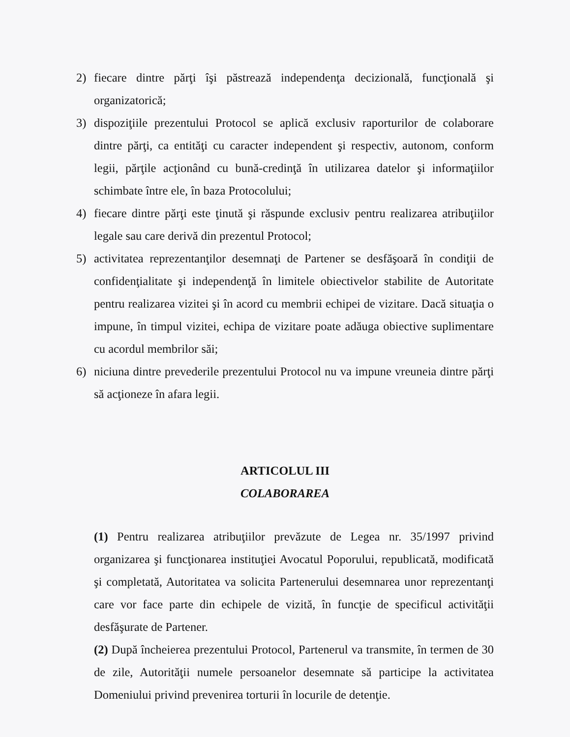2) fiecare dintre părţi îşi păstrează independenţa decizională, funcţională şi organizatorică;
3) dispoziţiile prezentului Protocol se aplică exclusiv raporturilor de colaborare dintre părţi, ca entităţi cu caracter independent şi respectiv, autonom, conform legii, părţile acţionând cu bună-credinţă în utilizarea datelor şi informaţiilor schimbate între ele, în baza Protocolului;
4) fiecare dintre părţi este ţinută şi răspunde exclusiv pentru realizarea atribuţiilor legale sau care derivă din prezentul Protocol;
5) activitatea reprezentanţilor desemnaţi de Partener se desfăşoară în condiţii de confidenţialitate şi independenţă în limitele obiectivelor stabilite de Autoritate pentru realizarea vizitei şi în acord cu membrii echipei de vizitare. Dacă situaţia o impune, în timpul vizitei, echipa de vizitare poate adăuga obiective suplimentare cu acordul membrilor săi;
6) niciuna dintre prevederile prezentului Protocol nu va impune vreuneia dintre părţi să acţioneze în afara legii.
ARTICOLUL III
COLABORAREA
(1) Pentru realizarea atribuţiilor prevăzute de Legea nr. 35/1997 privind organizarea şi funcţionarea instituţiei Avocatul Poporului, republicată, modificată şi completată, Autoritatea va solicita Partenerului desemnarea unor reprezentanţi care vor face parte din echipele de vizită, în funcţie de specificul activităţii desfăşurate de Partener.
(2) După încheierea prezentului Protocol, Partenerul va transmite, în termen de 30 de zile, Autorităţii numele persoanelor desemnate să participe la activitatea Domeniului privind prevenirea torturii în locurile de detenţie.